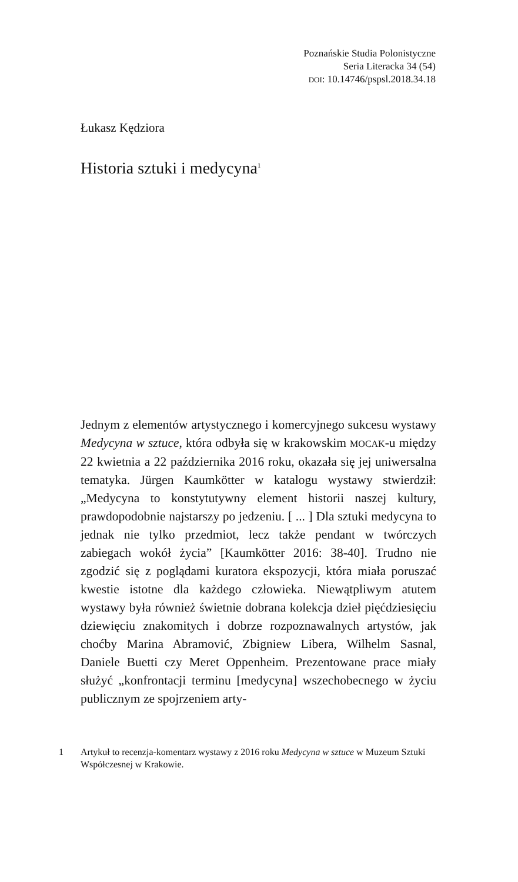Poznańskie Studia Polonistyczne
Seria Literacka 34 (54)
DOI: 10.14746/pspsl.2018.34.18
Łukasz Kędziora
Historia sztuki i medycyna<sup>1</sup>
Jednym z elementów artystycznego i komercyjnego sukcesu wystawy Medycyna w sztuce, która odbyła się w krakowskim MOCAK-u między 22 kwietnia a 22 października 2016 roku, okazała się jej uniwersalna tematyka. Jürgen Kaumkötter w katalogu wystawy stwierdził: „Medycyna to konstytutywny element historii naszej kultury, prawdopodobnie najstarszy po jedzeniu. [ ... ] Dla sztuki medycyna to jednak nie tylko przedmiot, lecz także pendant w twórczych zabiegach wokół życia” [Kaumkötter 2016: 38-40]. Trudno nie zgodzić się z poglądami kuratora ekspozycji, która miała poruszać kwestie istotne dla każdego człowieka. Niewątpliwym atutem wystawy była również świetnie dobrana kolekcja dzieł pięćdziesięciu dziewięciu znakomitych i dobrze rozpoznawalnych artystów, jak choćby Marina Abramović, Zbigniew Libera, Wilhelm Sasnal, Daniele Buetti czy Meret Oppenheim. Prezentowane prace miały służyć „konfrontacji terminu [medycyna] wszechobecnego w życiu publicznym ze spojrzeniem arty-
1 Artykuł to recenzja-komentarz wystawy z 2016 roku Medycyna w sztuce w Muzeum Sztuki Współczesnej w Krakowie.